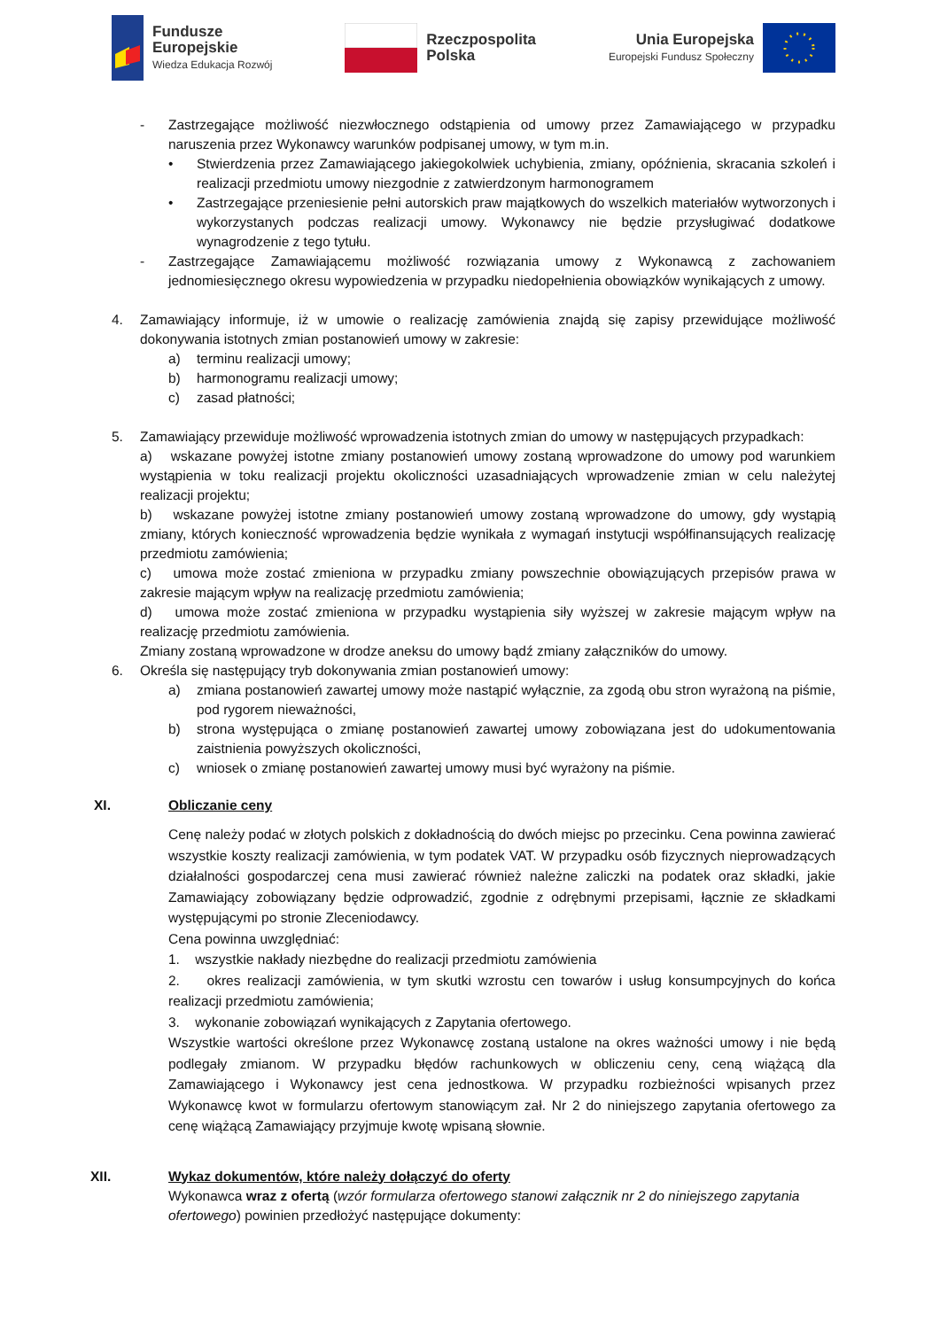Fundusze
Europejskie
Wiedza Edukacja Rozwój
Rzeczpospolita
Polska
Unia Europejska
Europejski Fundusz Społeczny
- Zastrzegające możliwość niezwłocznego odstąpienia od umowy przez Zamawiającego w przypadku naruszenia przez Wykonawcy warunków podpisanej umowy, w tym m.in.
• Stwierdzenia przez Zamawiającego jakiegokolwiek uchybienia, zmiany, opóźnienia, skracania szkoleń i realizacji przedmiotu umowy niezgodnie z zatwierdzonym harmonogramem
• Zastrzegające przeniesienie pełni autorskich praw majątkowych do wszelkich materiałów wytworzonych i wykorzystanych podczas realizacji umowy. Wykonawcy nie będzie przysługiwać dodatkowe wynagrodzenie z tego tytułu.
- Zastrzegające Zamawiającemu możliwość rozwiązania umowy z Wykonawcą z zachowaniem jednomiesięcznego okresu wypowiedzenia w przypadku niedopełnienia obowiązków wynikających z umowy.
4. Zamawiający informuje, iż w umowie o realizację zamówienia znajdą się zapisy przewidujące możliwość dokonywania istotnych zmian postanowień umowy w zakresie:
a) terminu realizacji umowy;
b) harmonogramu realizacji umowy;
c) zasad płatności;
5. Zamawiający przewiduje możliwość wprowadzenia istotnych zmian do umowy w następujących przypadkach:
a) wskazane powyżej istotne zmiany postanowień umowy zostaną wprowadzone do umowy pod warunkiem wystąpienia w toku realizacji projektu okoliczności uzasadniających wprowadzenie zmian w celu należytej realizacji projektu;
b) wskazane powyżej istotne zmiany postanowień umowy zostaną wprowadzone do umowy, gdy wystąpią zmiany, których konieczność wprowadzenia będzie wynikała z wymagań instytucji współfinansujących realizację przedmiotu zamówienia;
c) umowa może zostać zmieniona w przypadku zmiany powszechnie obowiązujących przepisów prawa w zakresie mającym wpływ na realizację przedmiotu zamówienia;
d) umowa może zostać zmieniona w przypadku wystąpienia siły wyższej w zakresie mającym wpływ na realizację przedmiotu zamówienia.
Zmiany zostaną wprowadzone w drodze aneksu do umowy bądź zmiany załączników do umowy.
6. Określa się następujący tryb dokonywania zmian postanowień umowy:
a) zmiana postanowień zawartej umowy może nastąpić wyłącznie, za zgodą obu stron wyrażoną na piśmie, pod rygorem nieważności,
b) strona występująca o zmianę postanowień zawartej umowy zobowiązana jest do udokumentowania zaistnienia powyższych okoliczności,
c) wniosek o zmianę postanowień zawartej umowy musi być wyrażony na piśmie.
XI. Obliczanie ceny
Cenę należy podać w złotych polskich z dokładnością do dwóch miejsc po przecinku. Cena powinna zawierać wszystkie koszty realizacji zamówienia, w tym podatek VAT. W przypadku osób fizycznych nieprowadzących działalności gospodarczej cena musi zawierać również należne zaliczki na podatek oraz składki, jakie Zamawiający zobowiązany będzie odprowadzić, zgodnie z odrębnymi przepisami, łącznie ze składkami występującymi po stronie Zleceniodawcy.
Cena powinna uwzględniać:
1. wszystkie nakłady niezbędne do realizacji przedmiotu zamówienia
2. okres realizacji zamówienia, w tym skutki wzrostu cen towarów i usług konsumpcyjnych do końca realizacji przedmiotu zamówienia;
3. wykonanie zobowiązań wynikających z Zapytania ofertowego.
Wszystkie wartości określone przez Wykonawcę zostaną ustalone na okres ważności umowy i nie będą podlegały zmianom. W przypadku błędów rachunkowych w obliczeniu ceny, ceną wiążącą dla Zamawiającego i Wykonawcy jest cena jednostkowa. W przypadku rozbieżności wpisanych przez Wykonawcę kwot w formularzu ofertowym stanowiącym zał. Nr 2 do niniejszego zapytania ofertowego za cenę wiążącą Zamawiający przyjmuje kwotę wpisaną słownie.
XII. Wykaz dokumentów, które należy dołączyć do oferty
Wykonawca wraz z ofertą (wzór formularza ofertowego stanowi załącznik nr 2 do niniejszego zapytania ofertowego) powinien przedłożyć następujące dokumenty: